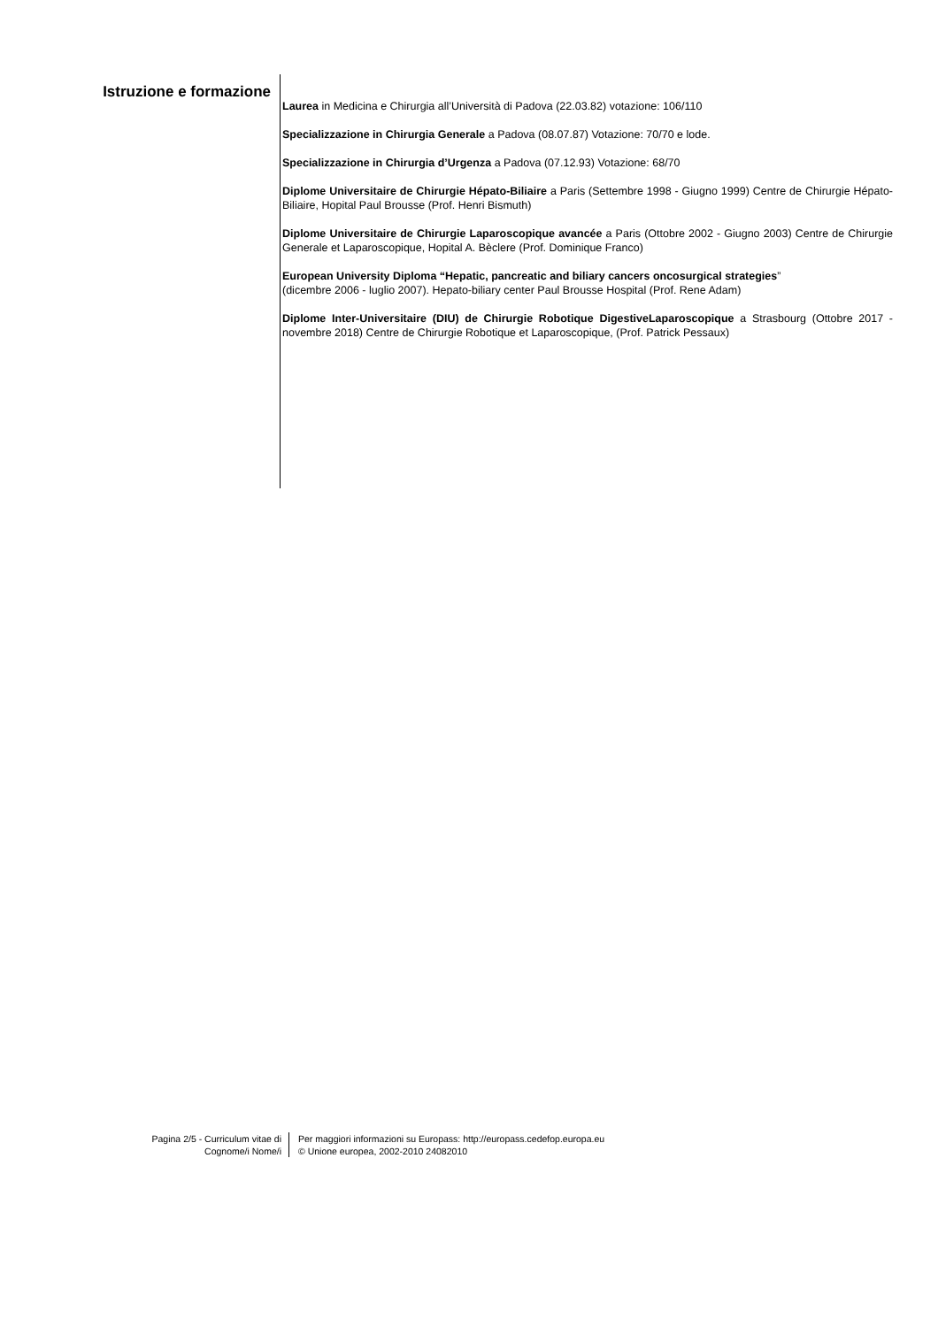Istruzione e formazione
Laurea in Medicina e Chirurgia all’Università di Padova (22.03.82) votazione: 106/110
Specializzazione in Chirurgia Generale a Padova (08.07.87) Votazione: 70/70 e lode.
Specializzazione in Chirurgia d’Urgenza a Padova (07.12.93) Votazione: 68/70
Diplome Universitaire de Chirurgie Hépato-Biliaire a Paris (Settembre 1998 - Giugno 1999) Centre de Chirurgie Hépato-Biliaire, Hopital Paul Brousse (Prof. Henri Bismuth)
Diplome Universitaire de Chirurgie Laparoscopique avancée a Paris (Ottobre 2002 - Giugno 2003) Centre de Chirurgie Generale et Laparoscopique, Hopital A. Bèclere (Prof. Dominique Franco)
European University Diploma “Hepatic, pancreatic and biliary cancers oncosurgical strategies”
(dicembre 2006 - luglio 2007). Hepato-biliary center Paul Brousse Hospital (Prof. Rene Adam)
Diplome Inter-Universitaire (DIU) de Chirurgie Robotique DigestiveLaparoscopique a Strasbourg (Ottobre 2017 - novembre 2018) Centre de Chirurgie Robotique et Laparoscopique, (Prof. Patrick Pessaux)
Pagina 2/5 - Curriculum vitae di
Cognome/i Nome/i
Per maggiori informazioni su Europass: http://europass.cedefop.europa.eu
© Unione europea, 2002-2010 24082010